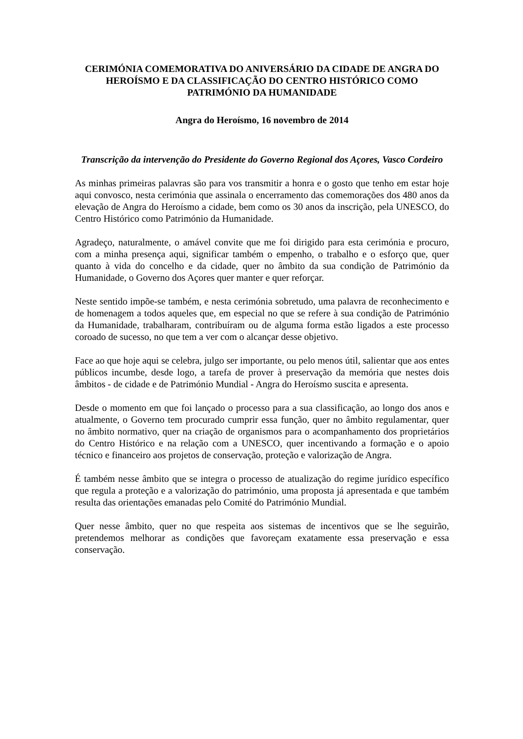CERIMÓNIA COMEMORATIVA DO ANIVERSÁRIO DA CIDADE DE ANGRA DO HEROÍSMO E DA CLASSIFICAÇÃO DO CENTRO HISTÓRICO COMO PATRIMÓNIO DA HUMANIDADE
Angra do Heroísmo, 16 novembro de 2014
Transcrição da intervenção do Presidente do Governo Regional dos Açores, Vasco Cordeiro
As minhas primeiras palavras são para vos transmitir a honra e o gosto que tenho em estar hoje aqui convosco, nesta cerimónia que assinala o encerramento das comemorações dos 480 anos da elevação de Angra do Heroísmo a cidade, bem como os 30 anos da inscrição, pela UNESCO, do Centro Histórico como Património da Humanidade.
Agradeço, naturalmente, o amável convite que me foi dirigido para esta cerimónia e procuro, com a minha presença aqui, significar também o empenho, o trabalho e o esforço que, quer quanto à vida do concelho e da cidade, quer no âmbito da sua condição de Património da Humanidade, o Governo dos Açores quer manter e quer reforçar.
Neste sentido impõe-se também, e nesta cerimónia sobretudo, uma palavra de reconhecimento e de homenagem a todos aqueles que, em especial no que se refere à sua condição de Património da Humanidade, trabalharam, contribuíram ou de alguma forma estão ligados a este processo coroado de sucesso, no que tem a ver com o alcançar desse objetivo.
Face ao que hoje aqui se celebra, julgo ser importante, ou pelo menos útil, salientar que aos entes públicos incumbe, desde logo, a tarefa de prover à preservação da memória que nestes dois âmbitos - de cidade e de Património Mundial - Angra do Heroísmo suscita e apresenta.
Desde o momento em que foi lançado o processo para a sua classificação, ao longo dos anos e atualmente, o Governo tem procurado cumprir essa função, quer no âmbito regulamentar, quer no âmbito normativo, quer na criação de organismos para o acompanhamento dos proprietários do Centro Histórico e na relação com a UNESCO, quer incentivando a formação e o apoio técnico e financeiro aos projetos de conservação, proteção e valorização de Angra.
É também nesse âmbito que se integra o processo de atualização do regime jurídico específico que regula a proteção e a valorização do património, uma proposta já apresentada e que também resulta das orientações emanadas pelo Comité do Património Mundial.
Quer nesse âmbito, quer no que respeita aos sistemas de incentivos que se lhe seguirão, pretendemos melhorar as condições que favoreçam exatamente essa preservação e essa conservação.